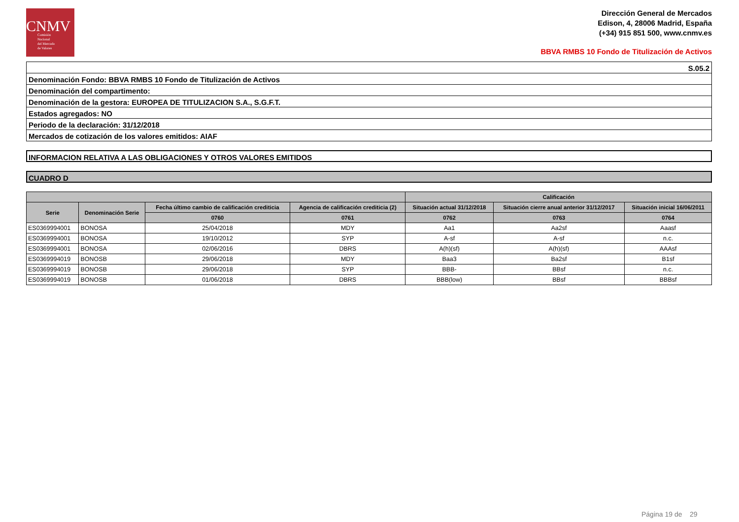CNMV
Comisión
Nacional
del Mercado
de Valores
Dirección General de Mercados
Edison, 4, 28006 Madrid, España
(+34) 915 851 500, www.cnmv.es
BBVA RMBS 10 Fondo de Titulización de Activos
S.05.2
Denominación Fondo: BBVA RMBS 10 Fondo de Titulización de Activos
Denominación del compartimento:
Denominación de la gestora: EUROPEA DE TITULIZACION S.A., S.G.F.T.
Estados agregados: NO
Periodo de la declaración: 31/12/2018
Mercados de cotización de los valores emitidos: AIAF
INFORMACION RELATIVA A LAS OBLIGACIONES Y OTROS VALORES EMITIDOS
CUADRO D
| | | | | Calificación | | |
| --- | --- | --- | --- | --- | --- | --- |
| Serie | Denominación Serie | Fecha último cambio de calificación crediticia | Agencia de calificación crediticia (2) | Situación actual 31/12/2018 | Situación cierre anual anterior 31/12/2017 | Situación inicial 16/06/2011 |
| | | 0760 | 0761 | 0762 | 0763 | 0764 |
| ES0369994001 | BONOSA | 25/04/2018 | MDY | Aa1 | Aa2sf | Aaasf |
| ES0369994001 | BONOSA | 19/10/2012 | SYP | A-sf | A-sf | n.c. |
| ES0369994001 | BONOSA | 02/06/2016 | DBRS | A(h)(sf) | A(h)(sf) | AAAsf |
| ES0369994019 | BONOSB | 29/06/2018 | MDY | Baa3 | Ba2sf | B1sf |
| ES0369994019 | BONOSB | 29/06/2018 | SYP | BBB- | BBsf | n.c. |
| ES0369994019 | BONOSB | 01/06/2018 | DBRS | BBB(low) | BBsf | BBBsf |
Página 19 de 29